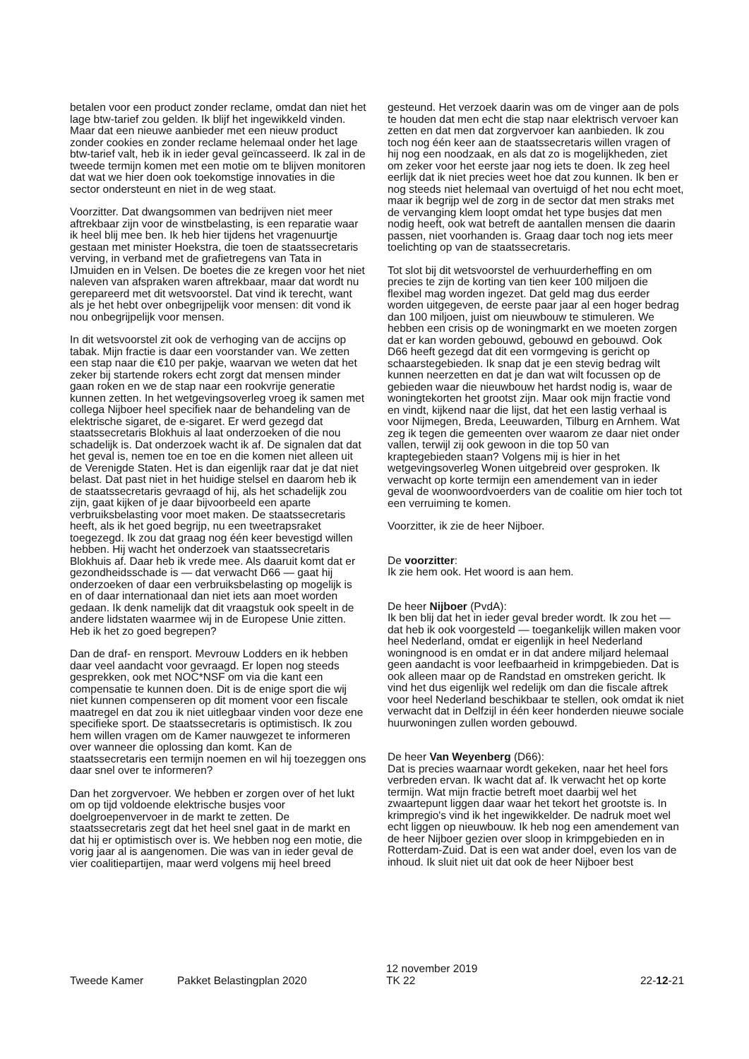betalen voor een product zonder reclame, omdat dan niet het lage btw-tarief zou gelden. Ik blijf het ingewikkeld vinden. Maar dat een nieuwe aanbieder met een nieuw product zonder cookies en zonder reclame helemaal onder het lage btw-tarief valt, heb ik in ieder geval geïncasseerd. Ik zal in de tweede termijn komen met een motie om te blijven monitoren dat wat we hier doen ook toekomstige innovaties in die sector ondersteunt en niet in de weg staat.
Voorzitter. Dat dwangsommen van bedrijven niet meer aftrekbaar zijn voor de winstbelasting, is een reparatie waar ik heel blij mee ben. Ik heb hier tijdens het vragenuurtje gestaan met minister Hoekstra, die toen de staatssecretaris verving, in verband met de grafietregens van Tata in IJmuiden en in Velsen. De boetes die ze kregen voor het niet naleven van afspraken waren aftrekbaar, maar dat wordt nu gerepareerd met dit wetsvoorstel. Dat vind ik terecht, want als je het hebt over onbegrijpelijk voor mensen: dit vond ik nou onbegrijpelijk voor mensen.
In dit wetsvoorstel zit ook de verhoging van de accijns op tabak. Mijn fractie is daar een voorstander van. We zetten een stap naar die €10 per pakje, waarvan we weten dat het zeker bij startende rokers echt zorgt dat mensen minder gaan roken en we de stap naar een rookvrije generatie kunnen zetten. In het wetgevingsoverleg vroeg ik samen met collega Nijboer heel specifiek naar de behandeling van de elektrische sigaret, de e-sigaret. Er werd gezegd dat staatssecretaris Blokhuis al laat onderzoeken of die nou schadelijk is. Dat onderzoek wacht ik af. De signalen dat dat het geval is, nemen toe en toe en die komen niet alleen uit de Verenigde Staten. Het is dan eigenlijk raar dat je dat niet belast. Dat past niet in het huidige stelsel en daarom heb ik de staatssecretaris gevraagd of hij, als het schadelijk zou zijn, gaat kijken of je daar bijvoorbeeld een aparte verbruiksbelasting voor moet maken. De staatssecretaris heeft, als ik het goed begrijp, nu een tweetrapsraket toegezegd. Ik zou dat graag nog één keer bevestigd willen hebben. Hij wacht het onderzoek van staatssecretaris Blokhuis af. Daar heb ik vrede mee. Als daaruit komt dat er gezondheidsschade is — dat verwacht D66 — gaat hij onderzoeken of daar een verbruiksbelasting op mogelijk is en of daar internationaal dan niet iets aan moet worden gedaan. Ik denk namelijk dat dit vraagstuk ook speelt in de andere lidstaten waarmee wij in de Europese Unie zitten. Heb ik het zo goed begrepen?
Dan de draf- en rensport. Mevrouw Lodders en ik hebben daar veel aandacht voor gevraagd. Er lopen nog steeds gesprekken, ook met NOC*NSF om via die kant een compensatie te kunnen doen. Dit is de enige sport die wij niet kunnen compenseren op dit moment voor een fiscale maatregel en dat zou ik niet uitlegbaar vinden voor deze ene specifieke sport. De staatssecretaris is optimistisch. Ik zou hem willen vragen om de Kamer nauwgezet te informeren over wanneer die oplossing dan komt. Kan de staatssecretaris een termijn noemen en wil hij toezeggen ons daar snel over te informeren?
Dan het zorgvervoer. We hebben er zorgen over of het lukt om op tijd voldoende elektrische busjes voor doelgroepenvervoer in de markt te zetten. De staatssecretaris zegt dat het heel snel gaat in de markt en dat hij er optimistisch over is. We hebben nog een motie, die vorig jaar al is aangenomen. Die was van in ieder geval de vier coalitiepartijen, maar werd volgens mij heel breed
gesteund. Het verzoek daarin was om de vinger aan de pols te houden dat men echt die stap naar elektrisch vervoer kan zetten en dat men dat zorgvervoer kan aanbieden. Ik zou toch nog één keer aan de staatssecretaris willen vragen of hij nog een noodzaak, en als dat zo is mogelijkheden, ziet om zeker voor het eerste jaar nog iets te doen. Ik zeg heel eerlijk dat ik niet precies weet hoe dat zou kunnen. Ik ben er nog steeds niet helemaal van overtuigd of het nou echt moet, maar ik begrijp wel de zorg in de sector dat men straks met de vervanging klem loopt omdat het type busjes dat men nodig heeft, ook wat betreft de aantallen mensen die daarin passen, niet voorhanden is. Graag daar toch nog iets meer toelichting op van de staatssecretaris.
Tot slot bij dit wetsvoorstel de verhuurderheffing en om precies te zijn de korting van tien keer 100 miljoen die flexibel mag worden ingezet. Dat geld mag dus eerder worden uitgegeven, de eerste paar jaar al een hoger bedrag dan 100 miljoen, juist om nieuwbouw te stimuleren. We hebben een crisis op de woningmarkt en we moeten zorgen dat er kan worden gebouwd, gebouwd en gebouwd. Ook D66 heeft gezegd dat dit een vormgeving is gericht op schaarstegebieden. Ik snap dat je een stevig bedrag wilt kunnen neerzetten en dat je dan wat wilt focussen op de gebieden waar die nieuwbouw het hardst nodig is, waar de woningtekorten het grootst zijn. Maar ook mijn fractie vond en vindt, kijkend naar die lijst, dat het een lastig verhaal is voor Nijmegen, Breda, Leeuwarden, Tilburg en Arnhem. Wat zeg ik tegen die gemeenten over waarom ze daar niet onder vallen, terwijl zij ook gewoon in die top 50 van kraptegebieden staan? Volgens mij is hier in het wetgevingsoverleg Wonen uitgebreid over gesproken. Ik verwacht op korte termijn een amendement van in ieder geval de woonwoordvoerders van de coalitie om hier toch tot een verruiming te komen.
Voorzitter, ik zie de heer Nijboer.
De voorzitter:
Ik zie hem ook. Het woord is aan hem.
De heer Nijboer (PvdA):
Ik ben blij dat het in ieder geval breder wordt. Ik zou het — dat heb ik ook voorgesteld — toegankelijk willen maken voor heel Nederland, omdat er eigenlijk in heel Nederland woningnood is en omdat er in dat andere miljard helemaal geen aandacht is voor leefbaarheid in krimpgebieden. Dat is ook alleen maar op de Randstad en omstreken gericht. Ik vind het dus eigenlijk wel redelijk om dan die fiscale aftrek voor heel Nederland beschikbaar te stellen, ook omdat ik niet verwacht dat in Delfzijl in één keer honderden nieuwe sociale huurwoningen zullen worden gebouwd.
De heer Van Weyenberg (D66):
Dat is precies waarnaar wordt gekeken, naar het heel fors verbreden ervan. Ik wacht dat af. Ik verwacht het op korte termijn. Wat mijn fractie betreft moet daarbij wel het zwaartepunt liggen daar waar het tekort het grootste is. In krimpregio's vind ik het ingewikkelder. De nadruk moet wel echt liggen op nieuwbouw. Ik heb nog een amendement van de heer Nijboer gezien over sloop in krimpgebieden en in Rotterdam-Zuid. Dat is een wat ander doel, even los van de inhoud. Ik sluit niet uit dat ook de heer Nijboer best
Tweede Kamer
Pakket Belastingplan 2020
12 november 2019
TK 22
22-12-21